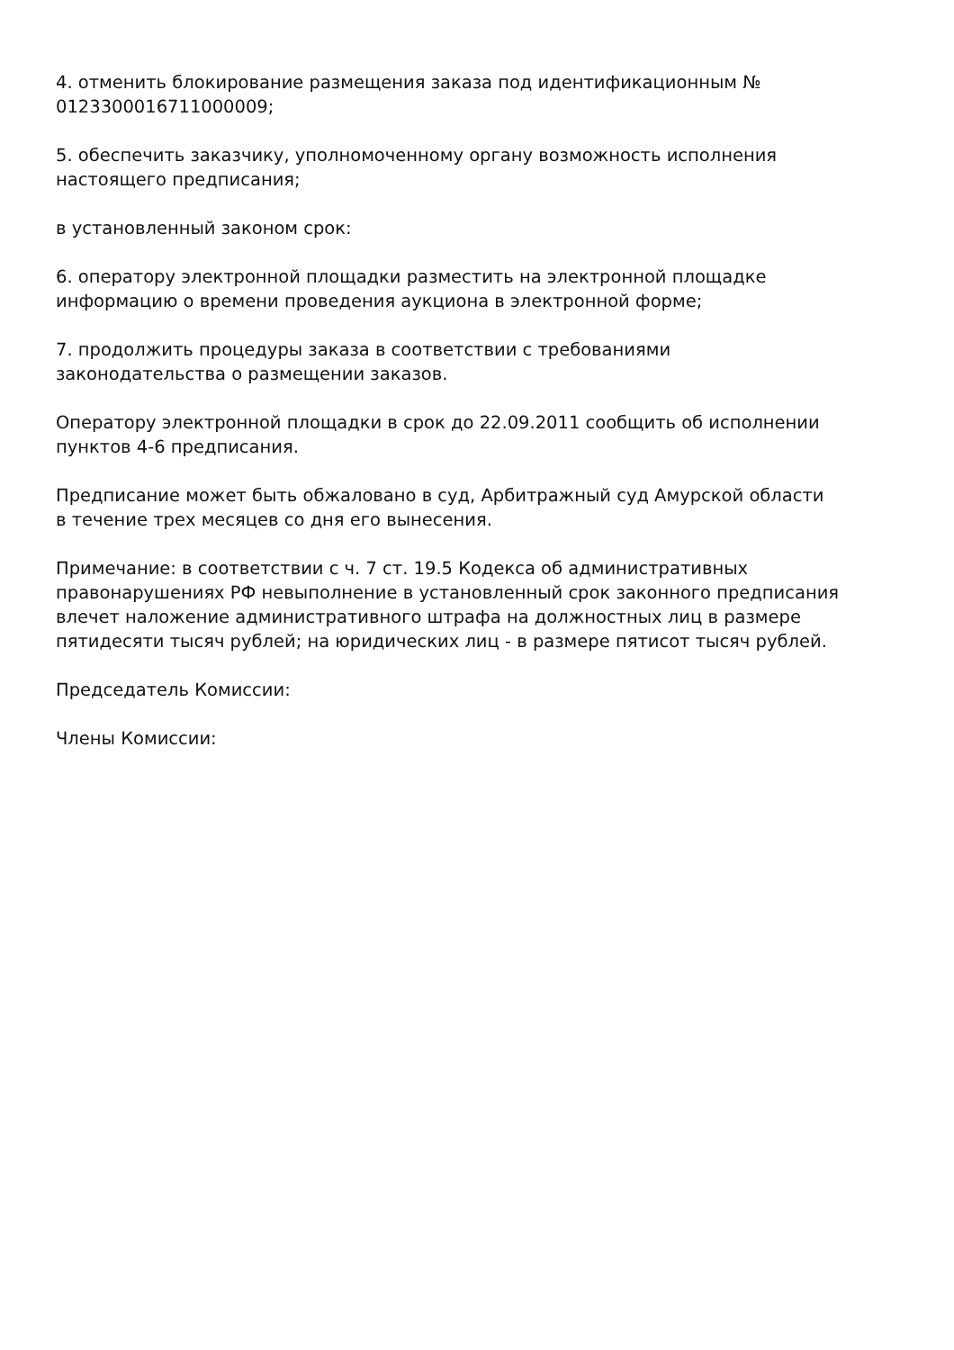4. отменить блокирование размещения заказа под идентификационным №
0123300016711000009;
5. обеспечить заказчику, уполномоченному органу возможность исполнения
настоящего предписания;
в установленный законом срок:
6. оператору электронной площадки разместить на электронной площадке
информацию о времени проведения аукциона в электронной форме;
7. продолжить процедуры заказа в соответствии с требованиями
законодательства о размещении заказов.
Оператору электронной площадки в срок до 22.09.2011 сообщить об исполнении
пунктов 4-6 предписания.
Предписание может быть обжаловано в суд, Арбитражный суд Амурской области
в течение трех месяцев со дня его вынесения.
Примечание: в соответствии с ч. 7 ст. 19.5 Кодекса об административных
правонарушениях РФ невыполнение в установленный срок законного предписания
влечет наложение административного штрафа на должностных лиц в размере
пятидесяти тысяч рублей; на юридических лиц - в размере пятисот тысяч рублей.
Председатель Комиссии:
Члены Комиссии: